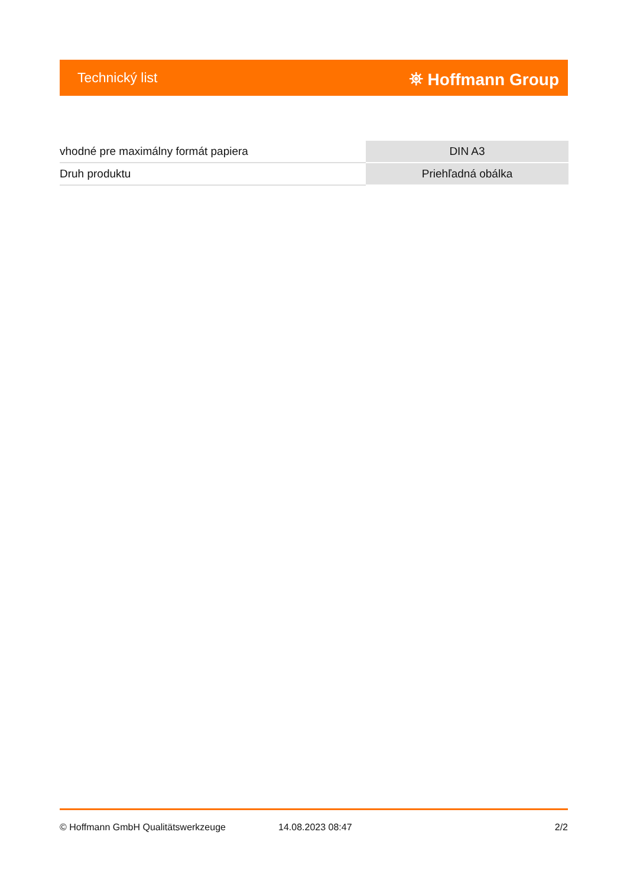Technický list ⛯ Hoffmann Group
| vhodné pre maximálny formát papiera | DIN A3 |
| Druh produktu | Priehľadná obálka |
© Hoffmann GmbH Qualitätswerkzeuge 14.08.2023 08:47 2/2